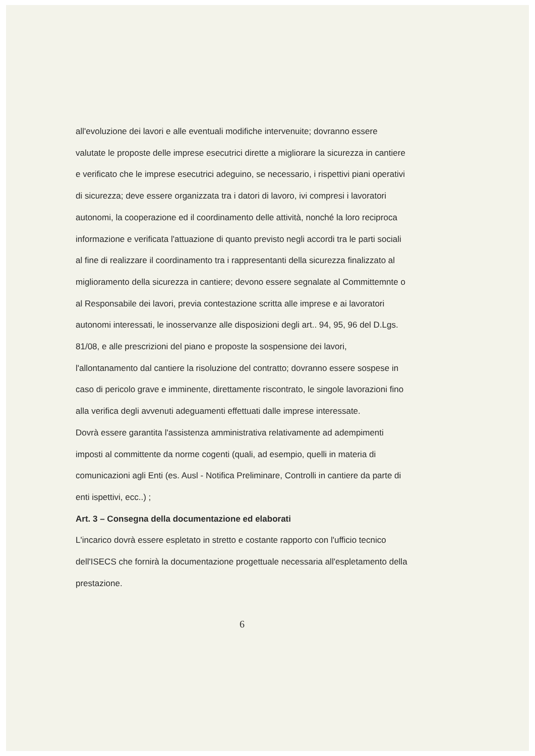all'evoluzione dei lavori e alle eventuali modifiche intervenuite; dovranno essere valutate le proposte delle imprese esecutrici dirette a migliorare la sicurezza in cantiere e verificato che le imprese esecutrici adeguino, se necessario, i rispettivi piani operativi di sicurezza; deve essere organizzata tra i datori di lavoro, ivi compresi i lavoratori autonomi, la cooperazione ed il coordinamento delle attività, nonché la loro reciproca informazione e verificata l'attuazione di quanto previsto negli accordi tra le parti sociali al fine di realizzare il coordinamento tra i rappresentanti della sicurezza finalizzato al miglioramento della sicurezza in cantiere; devono essere segnalate al Committemnte o al Responsabile dei lavori, previa contestazione scritta alle imprese e ai lavoratori autonomi interessati, le inosservanze alle disposizioni degli art.. 94, 95, 96 del D.Lgs. 81/08, e alle prescrizioni del piano e proposte la sospensione dei lavori, l'allontanamento dal cantiere la risoluzione del contratto; dovranno essere sospese in caso di pericolo grave e imminente, direttamente riscontrato, le singole lavorazioni fino alla verifica degli avvenuti adeguamenti effettuati dalle imprese interessate.
Dovrà essere garantita l'assistenza amministrativa relativamente ad adempimenti imposti al committente da norme cogenti (quali, ad esempio, quelli in materia di comunicazioni agli Enti (es. Ausl - Notifica Preliminare, Controlli in cantiere da parte di enti ispettivi, ecc..) ;
Art. 3 – Consegna della documentazione ed elaborati
L'incarico dovrà essere espletato in stretto e costante rapporto con l'ufficio tecnico dell'ISECS che fornirà la documentazione progettuale necessaria all'espletamento della prestazione.
6